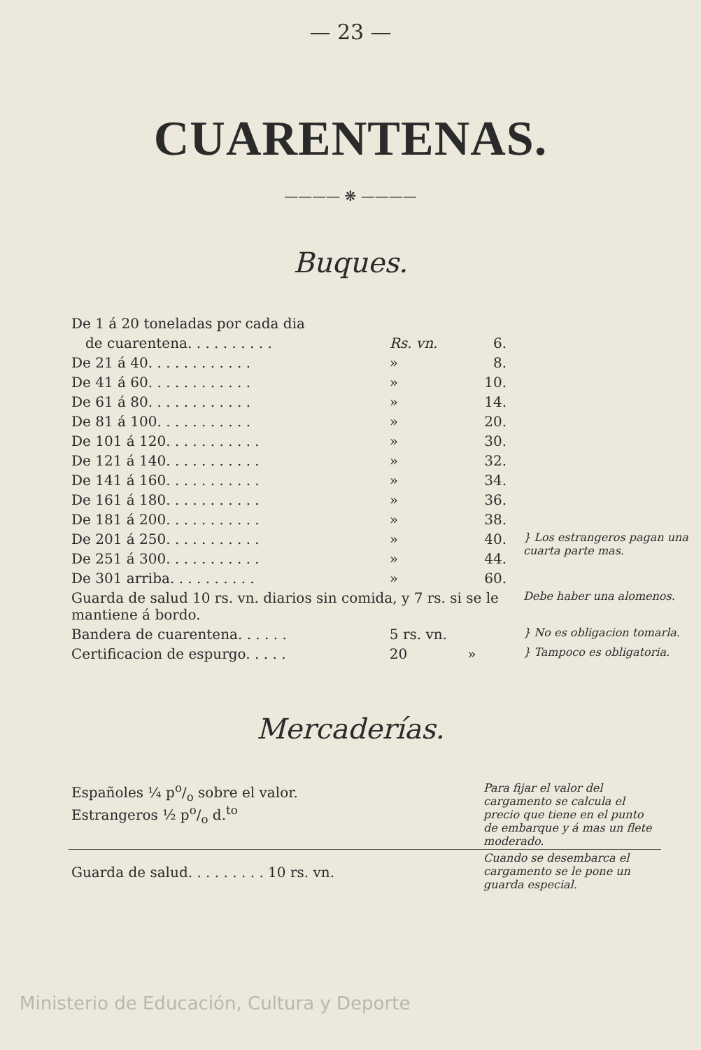— 23 —
CUARENTENAS.
———— ❋ ————
Buques.
| De 1 á 20 toneladas por cada dia | | | |
| de cuarentena. . . . . . . . . . | Rs. vn. | 6. | |
| De 21 á 40. . . . . . . . . . . . | » | 8. | |
| De 41 á 60. . . . . . . . . . . . | » | 10. | |
| De 61 á 80. . . . . . . . . . . . | » | 14. | |
| De 81 á 100. . . . . . . . . . . | » | 20. | |
| De 101 á 120. . . . . . . . . . . | » | 30. | |
| De 121 á 140. . . . . . . . . . . | » | 32. | |
| De 141 á 160. . . . . . . . . . . | » | 34. | |
| De 161 á 180. . . . . . . . . . . | » | 36. | |
| De 181 á 200. . . . . . . . . . . | » | 38. | |
| De 201 á 250. . . . . . . . . . . | » | 40. | } Los estrangeros pagan una cuarta parte mas. |
| De 251 á 300. . . . . . . . . . . | » | 44. | |
| De 301 arriba. . . . . . . . . . | » | 60. | |
| Guarda de salud 10 rs. vn. diarios sin comida, y 7 rs. si se le mantiene á bordo. | | | Debe haber una alomenos. |
| Bandera de cuarentena. . . . . . | 5 rs. vn. | | } No es obligacion tomarla. |
| Certificacion de espurgo. . . . . | 20 | » | } Tampoco es obligatoria. |
Mercaderías.
| Españoles ¼ po/o sobre el valor. Estrangeros ½ po/o d.<sup>to</sup> | Para fijar el valor del cargamento se calcula el precio que tiene en el punto de embarque y á mas un flete moderado. |
| Guarda de salud. . . . . . . . . 10 rs. vn. | Cuando se desembarca el cargamento se le pone un guarda especial. |
Ministerio de Educación, Cultura y Deporte